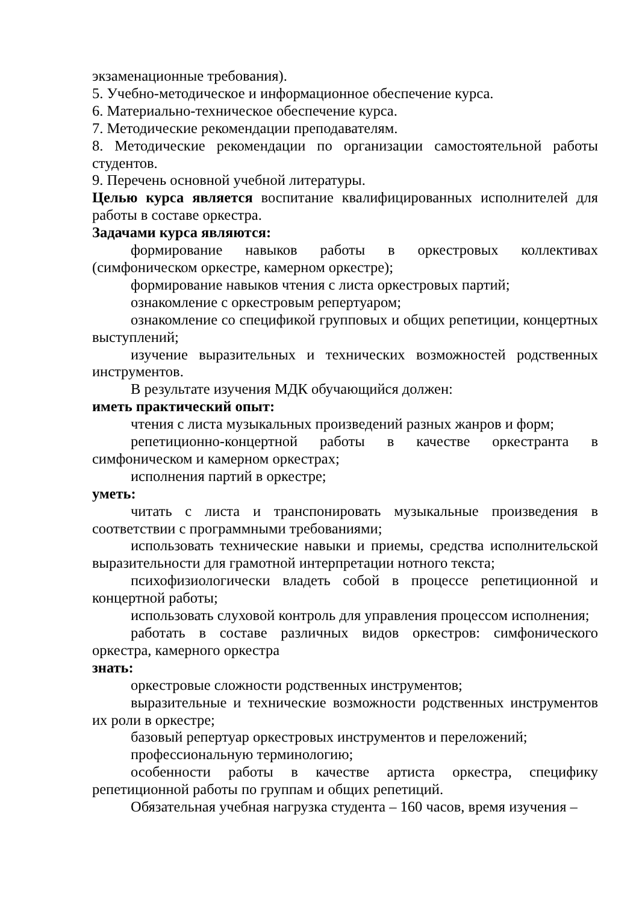экзаменационные требования).
5. Учебно-методическое и информационное обеспечение курса.
6. Материально-техническое обеспечение курса.
7. Методические рекомендации преподавателям.
8. Методические рекомендации по организации самостоятельной работы студентов.
9. Перечень основной учебной литературы.
Целью курса является воспитание квалифицированных исполнителей для работы в составе оркестра.
Задачами курса являются:
формирование навыков работы в оркестровых коллективах (симфоническом оркестре, камерном оркестре);
формирование навыков чтения с листа оркестровых партий;
ознакомление с оркестровым репертуаром;
ознакомление со спецификой групповых и общих репетиции, концертных выступлений;
изучение выразительных и технических возможностей родственных инструментов.
В результате изучения МДК обучающийся должен:
иметь практический опыт:
чтения с листа музыкальных произведений разных жанров и форм;
репетиционно-концертной работы в качестве оркестранта в симфоническом и камерном оркестрах;
исполнения партий в оркестре;
уметь:
читать с листа и транспонировать музыкальные произведения в соответствии с программными требованиями;
использовать технические навыки и приемы, средства исполнительской выразительности для грамотной интерпретации нотного текста;
психофизиологически владеть собой в процессе репетиционной и концертной работы;
использовать слуховой контроль для управления процессом исполнения;
работать в составе различных видов оркестров: симфонического оркестра, камерного оркестра
знать:
оркестровые сложности родственных инструментов;
выразительные и технические возможности родственных инструментов их роли в оркестре;
базовый репертуар оркестровых инструментов и переложений;
профессиональную терминологию;
особенности работы в качестве артиста оркестра, специфику репетиционной работы по группам и общих репетиций.
Обязательная учебная нагрузка студента – 160 часов, время изучения –